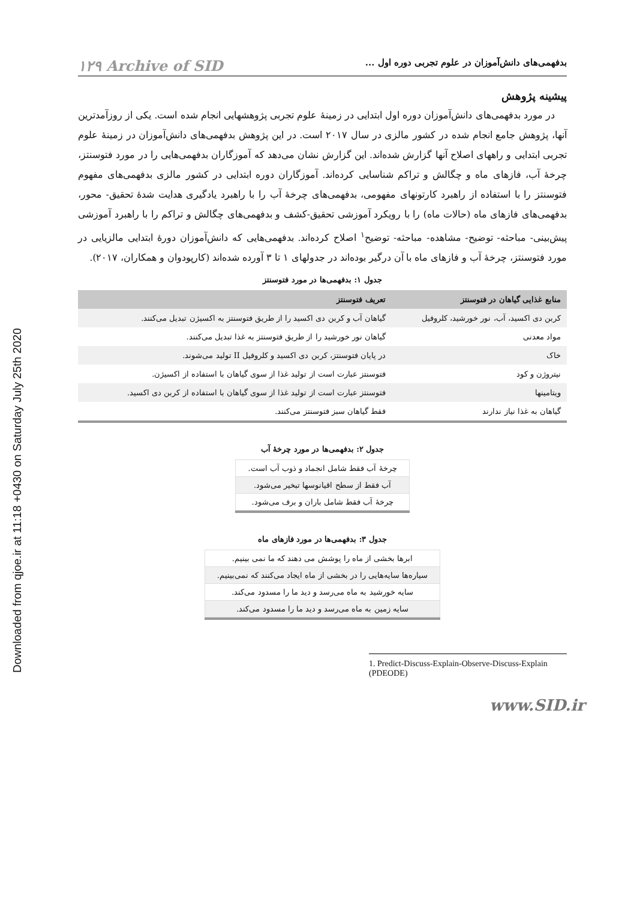Downloaded from qjoe.ir at 11:18 +0430 on Saturday July 25th 2020
بدفهمی‌های دانش‌آموزان در علوم تجربی دوره اول ... ۱۲۹ Archive of SID
پیشینه پژوهش
در مورد بدفهمی‌های دانش‌آموزان دوره اول ابتدایی در زمینهٔ علوم تجربی پژوهشهایی انجام شده است. یکی از روزآمدترین آنها، پژوهش جامع انجام شده در کشور مالزی در سال ۲۰۱۷ است. در این پژوهش بدفهمی‌های دانش‌آموزان در زمینهٔ علوم تجربی ابتدایی و راههای اصلاح آنها گزارش شده‌اند. این گزارش نشان می‌دهد که آموزگاران بدفهمی‌هایی را در مورد فتوسنتز، چرخهٔ آب، فازهای ماه و چگالش و تراکم شناسایی کرده‌اند. آموزگاران دوره ابتدایی در کشور مالزی بدفهمی‌های مفهوم فتوسنتز را با استفاده از راهبرد کارتونهای مفهومی، بدفهمی‌های چرخهٔ آب را با راهبرد یادگیری هدایت شدهٔ تحقیق- محور، بدفهمی‌های فازهای ماه (حالات ماه) را با رویکرد آموزشی تحقیق-کشف و بدفهمی‌های چگالش و تراکم را با راهبرد آموزشی پیش‌بینی- مباحثه- توضیح- مشاهده- مباحثه- توضیح<sup>۱</sup> اصلاح کرده‌اند. بدفهمی‌هایی که دانش‌آموزان دورهٔ ابتدایی مالزیایی در مورد فتوسنتز، چرخهٔ آب و فازهای ماه با آن درگیر بوده‌اند در جدولهای ۱ تا ۳ آورده شده‌اند (کارپودوان و همکاران، ۲۰۱۷).
جدول ۱: بدفهمی‌ها در مورد فتوسنتز
| منابع غذایی گیاهان در فتوسنتز | تعریف فتوسنتز |
| --- | --- |
| کربن دی اکسید، آب، نور خورشید، کلروفیل | گیاهان آب و کربن دی اکسید را از طریق فتوسنتز به اکسیژن تبدیل می‌کنند. |
| مواد معدنی | گیاهان نور خورشید را از طریق فتوسنتز به غذا تبدیل می‌کنند. |
| خاک | در پایان فتوسنتز، کربن دی اکسید و کلروفیل II تولید می‌شوند. |
| نیتروژن و کود | فتوسنتز عبارت است از تولید غذا از سوی گیاهان با استفاده از اکسیژن. |
| ویتامینها | فتوسنتز عبارت است از تولید غذا از سوی گیاهان با استفاده از کربن دی اکسید. |
| گیاهان به غذا نیاز ندارند | فقط گیاهان سبز فتوسنتز می‌کنند. |
جدول ۲: بدفهمی‌ها در مورد چرخهٔ آب
| چرخهٔ آب فقط شامل انجماد و ذوب آب است. |
| آب فقط از سطح اقیانوسها تبخیر می‌شود. |
| چرخهٔ آب فقط شامل باران و برف می‌شود. |
جدول ۳: بدفهمی‌ها در مورد فازهای ماه
| ابرها بخشی از ماه را پوشش می دهند که ما نمی بینیم. |
| سیاره‌ها سایه‌هایی را در بخشی از ماه ایجاد می‌کنند که نمی‌بینیم. |
| سایه خورشید به ماه می‌رسد و دید ما را مسدود می‌کند. |
| سایه زمین به ماه می‌رسد و دید ما را مسدود می‌کند. |
1. Predict-Discuss-Explain-Observe-Discuss-Explain (PDEODE)
www.SID.ir